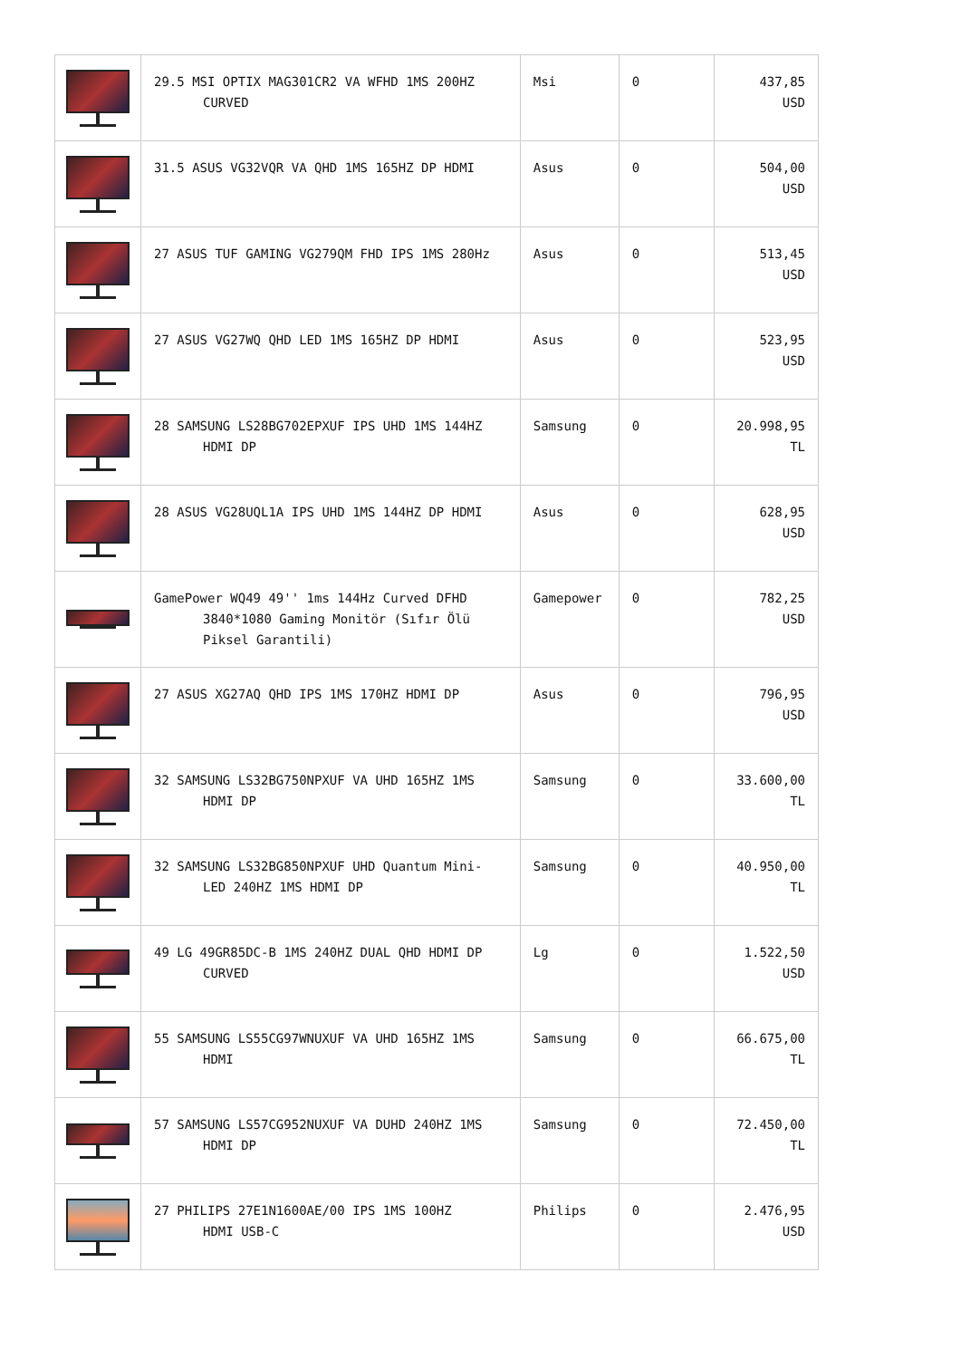| | 29.5 MSI OPTIX MAG301CR2 VA WFHD 1MS 200HZ CURVED | Msi | 0 | 437,85 USD |
| | 31.5 ASUS VG32VQR VA QHD 1MS 165HZ DP HDMI | Asus | 0 | 504,00 USD |
| | 27 ASUS TUF GAMING VG279QM FHD IPS 1MS 280Hz | Asus | 0 | 513,45 USD |
| | 27 ASUS VG27WQ QHD LED 1MS 165HZ DP HDMI | Asus | 0 | 523,95 USD |
| | 28 SAMSUNG LS28BG702EPXUF IPS UHD 1MS 144HZ HDMI DP | Samsung | 0 | 20.998,95 TL |
| | 28 ASUS VG28UQL1A IPS UHD 1MS 144HZ DP HDMI | Asus | 0 | 628,95 USD |
| | GamePower WQ49 49'' 1ms 144Hz Curved DFHD 3840*1080 Gaming Monitör (Sıfır Ölü Piksel Garantili) | Gamepower | 0 | 782,25 USD |
| | 27 ASUS XG27AQ QHD IPS 1MS 170HZ HDMI DP | Asus | 0 | 796,95 USD |
| | 32 SAMSUNG LS32BG750NPXUF VA UHD 165HZ 1MS HDMI DP | Samsung | 0 | 33.600,00 TL |
| | 32 SAMSUNG LS32BG850NPXUF UHD Quantum Mini- LED 240HZ 1MS HDMI DP | Samsung | 0 | 40.950,00 TL |
| | 49 LG 49GR85DC-B 1MS 240HZ DUAL QHD HDMI DP CURVED | Lg | 0 | 1.522,50 USD |
| | 55 SAMSUNG LS55CG97WNUXUF VA UHD 165HZ 1MS HDMI | Samsung | 0 | 66.675,00 TL |
| | 57 SAMSUNG LS57CG952NUXUF VA DUHD 240HZ 1MS HDMI DP | Samsung | 0 | 72.450,00 TL |
| | 27 PHILIPS 27E1N1600AE/00 IPS 1MS 100HZ HDMI USB-C | Philips | 0 | 2.476,95 USD |